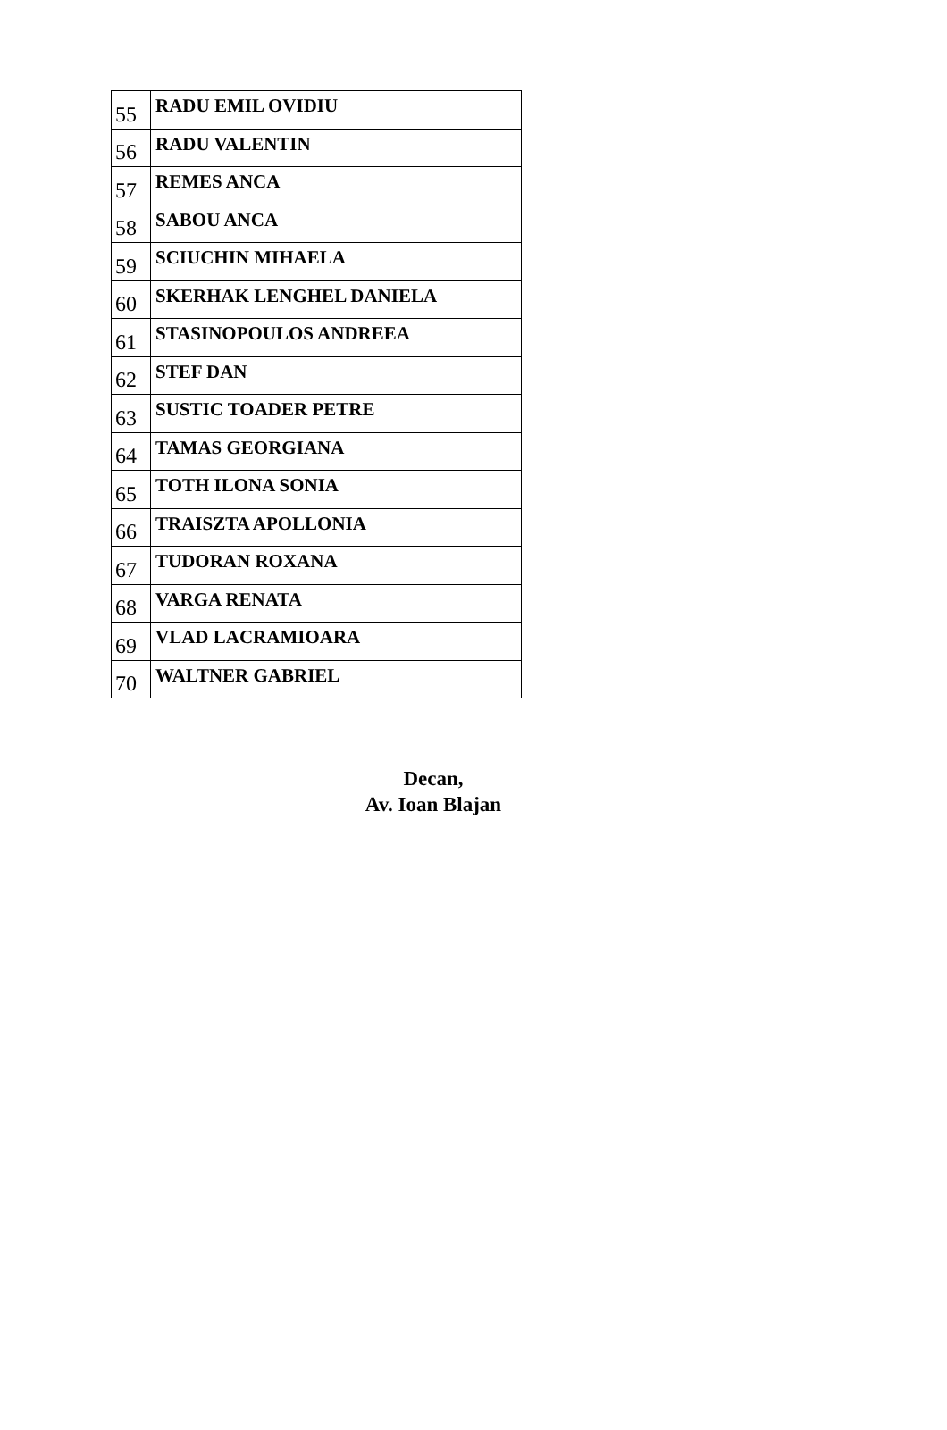| 55 | RADU EMIL OVIDIU |
| 56 | RADU VALENTIN |
| 57 | REMES ANCA |
| 58 | SABOU ANCA |
| 59 | SCIUCHIN MIHAELA |
| 60 | SKERHAK LENGHEL DANIELA |
| 61 | STASINOPOULOS ANDREEA |
| 62 | STEF DAN |
| 63 | SUSTIC TOADER PETRE |
| 64 | TAMAS GEORGIANA |
| 65 | TOTH ILONA SONIA |
| 66 | TRAISZTA APOLLONIA |
| 67 | TUDORAN ROXANA |
| 68 | VARGA RENATA |
| 69 | VLAD LACRAMIOARA |
| 70 | WALTNER GABRIEL |
Decan,
Av. Ioan Blajan